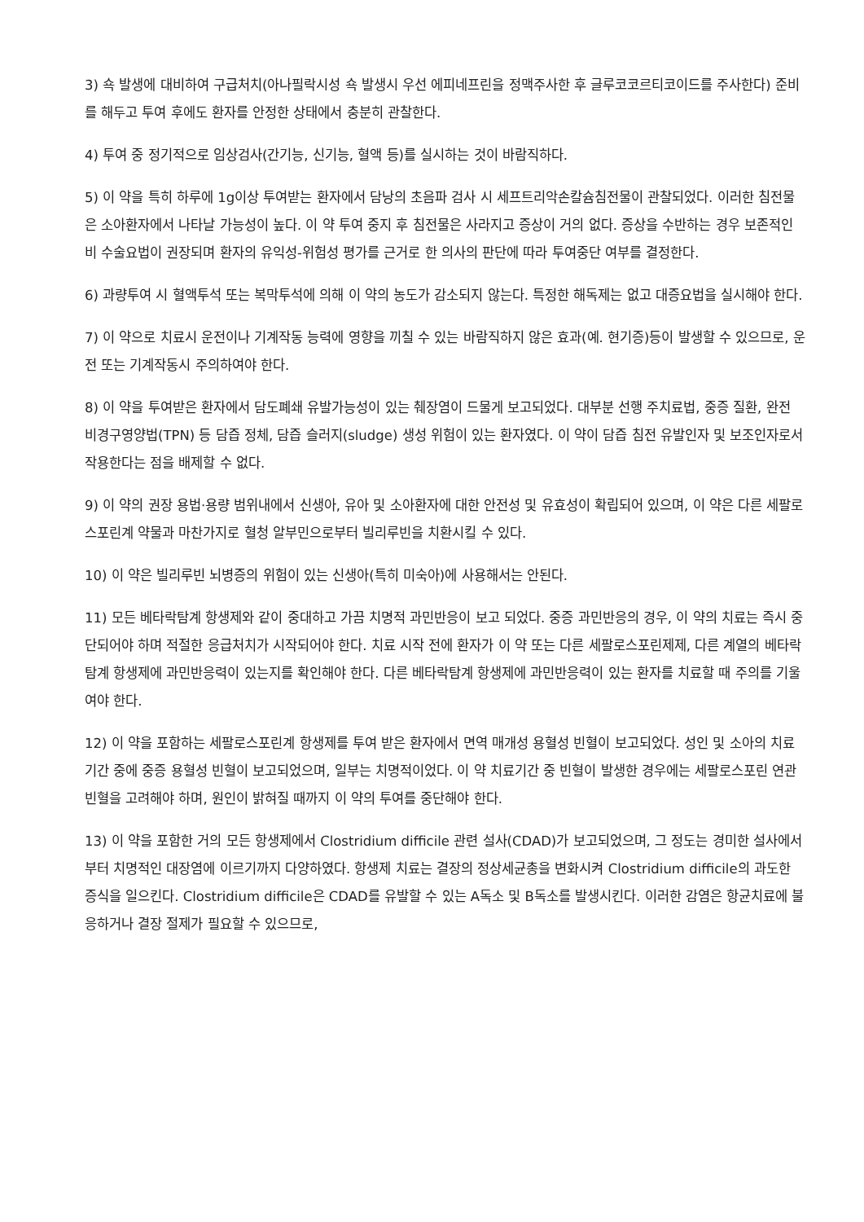3) 쇽 발생에 대비하여 구급처치(아나필락시성 쇽 발생시 우선 에피네프린을 정맥주사한 후 글루코코르티코이드를 주사한다) 준비를 해두고 투여 후에도 환자를 안정한 상태에서 충분히 관찰한다.
4) 투여 중 정기적으로 임상검사(간기능, 신기능, 혈액 등)를 실시하는 것이 바람직하다.
5) 이 약을 특히 하루에 1g이상 투여받는 환자에서 담낭의 초음파 검사 시 세프트리악손칼슘침전물이 관찰되었다. 이러한 침전물은 소아환자에서 나타날 가능성이 높다. 이 약 투여 중지 후 침전물은 사라지고 증상이 거의 없다. 증상을 수반하는 경우 보존적인 비 수술요법이 권장되며 환자의 유익성-위험성 평가를 근거로 한 의사의 판단에 따라 투여중단 여부를 결정한다.
6) 과량투여 시 혈액투석 또는 복막투석에 의해 이 약의 농도가 감소되지 않는다. 특정한 해독제는 없고 대증요법을 실시해야 한다.
7) 이 약으로 치료시 운전이나 기계작동 능력에 영향을 끼칠 수 있는 바람직하지 않은 효과(예. 현기증)등이 발생할 수 있으므로, 운전 또는 기계작동시 주의하여야 한다.
8) 이 약을 투여받은 환자에서 담도폐쇄 유발가능성이 있는 췌장염이 드물게 보고되었다. 대부분 선행 주치료법, 중증 질환, 완전 비경구영양법(TPN) 등 담즙 정체, 담즙 슬러지(sludge) 생성 위험이 있는 환자였다. 이 약이 담즙 침전 유발인자 및 보조인자로서 작용한다는 점을 배제할 수 없다.
9) 이 약의 권장 용법·용량 범위내에서 신생아, 유아 및 소아환자에 대한 안전성 및 유효성이 확립되어 있으며, 이 약은 다른 세팔로스포린계 약물과 마찬가지로 혈청 알부민으로부터 빌리루빈을 치환시킬 수 있다.
10) 이 약은 빌리루빈 뇌병증의 위험이 있는 신생아(특히 미숙아)에 사용해서는 안된다.
11) 모든 베타락탐계 항생제와 같이 중대하고 가끔 치명적 과민반응이 보고 되었다. 중증 과민반응의 경우, 이 약의 치료는 즉시 중단되어야 하며 적절한 응급처치가 시작되어야 한다. 치료 시작 전에 환자가 이 약 또는 다른 세팔로스포린제제, 다른 계열의 베타락탐계 항생제에 과민반응력이 있는지를 확인해야 한다. 다른 베타락탐계 항생제에 과민반응력이 있는 환자를 치료할 때 주의를 기울여야 한다.
12) 이 약을 포함하는 세팔로스포린계 항생제를 투여 받은 환자에서 면역 매개성 용혈성 빈혈이 보고되었다. 성인 및 소아의 치료기간 중에 중증 용혈성 빈혈이 보고되었으며, 일부는 치명적이었다. 이 약 치료기간 중 빈혈이 발생한 경우에는 세팔로스포린 연관 빈혈을 고려해야 하며, 원인이 밝혀질 때까지 이 약의 투여를 중단해야 한다.
13) 이 약을 포함한 거의 모든 항생제에서 Clostridium difficile 관련 설사(CDAD)가 보고되었으며, 그 정도는 경미한 설사에서부터 치명적인 대장염에 이르기까지 다양하였다. 항생제 치료는 결장의 정상세균총을 변화시켜 Clostridium difficile의 과도한 증식을 일으킨다. Clostridium difficile은 CDAD를 유발할 수 있는 A독소 및 B독소를 발생시킨다. 이러한 감염은 항균치료에 불응하거나 결장 절제가 필요할 수 있으므로,